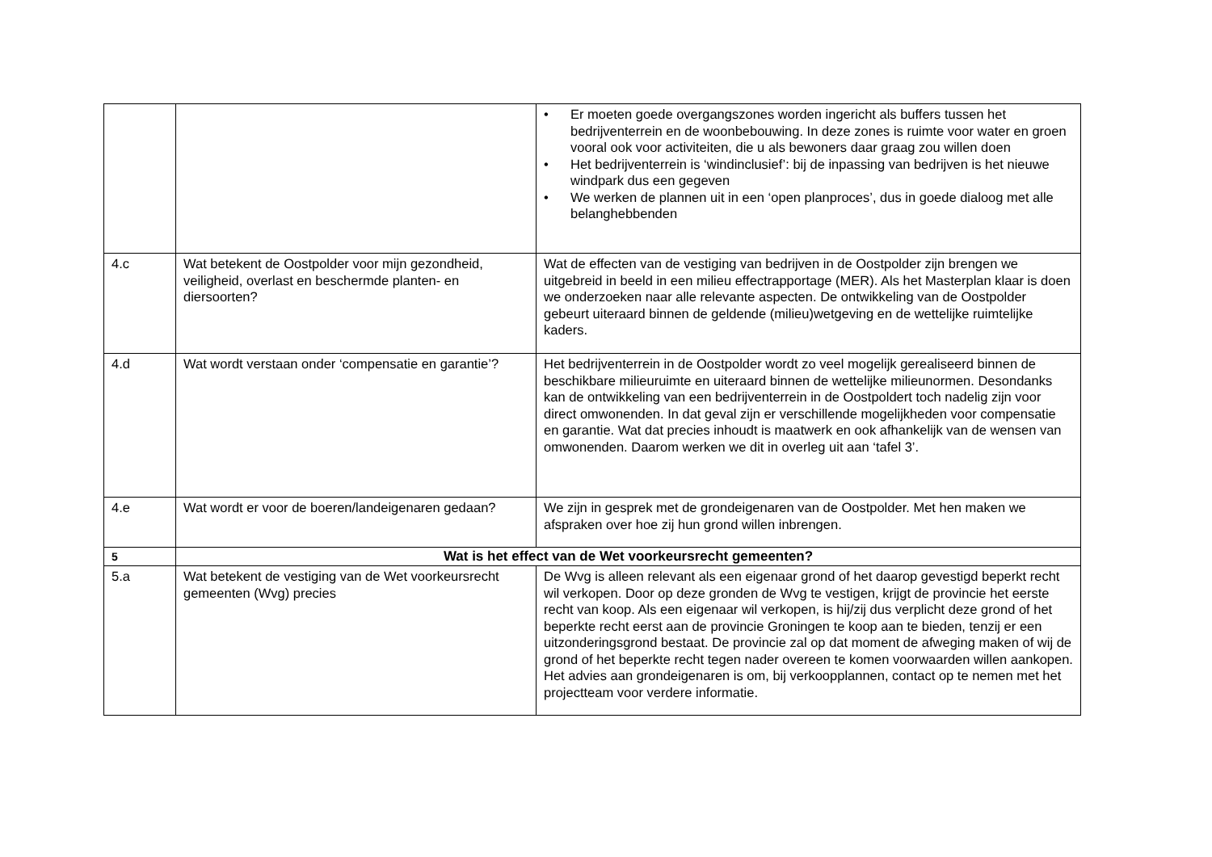| | | • Er moeten goede overgangszones worden ingericht als buffers tussen het bedrijventerrein en de woonbebouwing. In deze zones is ruimte voor water en groen vooral ook voor activiteiten, die u als bewoners daar graag zou willen doen • Het bedrijventerrein is ‘windinclusief’: bij de inpassing van bedrijven is het nieuwe windpark dus een gegeven • We werken de plannen uit in een ‘open planproces’, dus in goede dialoog met alle belanghebbenden |
| 4.c | Wat betekent de Oostpolder voor mijn gezondheid, veiligheid, overlast en beschermde planten- en diersoorten? | Wat de effecten van de vestiging van bedrijven in de Oostpolder zijn brengen we uitgebreid in beeld in een milieu effectrapportage (MER). Als het Masterplan klaar is doen we onderzoeken naar alle relevante aspecten. De ontwikkeling van de Oostpolder gebeurt uiteraard binnen de geldende (milieu)wetgeving en de wettelijke ruimtelijke kaders. |
| 4.d | Wat wordt verstaan onder ‘compensatie en garantie’? | Het bedrijventerrein in de Oostpolder wordt zo veel mogelijk gerealiseerd binnen de beschikbare milieuruimte en uiteraard binnen de wettelijke milieunormen. Desondanks kan de ontwikkeling van een bedrijventerrein in de Oostpoldert toch nadelig zijn voor direct omwonenden. In dat geval zijn er verschillende mogelijkheden voor compensatie en garantie. Wat dat precies inhoudt is maatwerk en ook afhankelijk van de wensen van omwonenden. Daarom werken we dit in overleg uit aan ‘tafel 3’. |
| 4.e | Wat wordt er voor de boeren/landeigenaren gedaan? | We zijn in gesprek met de grondeigenaren van de Oostpolder. Met hen maken we afspraken over hoe zij hun grond willen inbrengen. |
| 5 | Wat is het effect van de Wet voorkeursrecht gemeenten? | |
| 5.a | Wat betekent de vestiging van de Wet voorkeursrecht gemeenten (Wvg) precies | De Wvg is alleen relevant als een eigenaar grond of het daarop gevestigd beperkt recht wil verkopen. Door op deze gronden de Wvg te vestigen, krijgt de provincie het eerste recht van koop. Als een eigenaar wil verkopen, is hij/zij dus verplicht deze grond of het beperkte recht eerst aan de provincie Groningen te koop aan te bieden, tenzij er een uitzonderingsgrond bestaat. De provincie zal op dat moment de afweging maken of wij de grond of het beperkte recht tegen nader overeen te komen voorwaarden willen aankopen. Het advies aan grondeigenaren is om, bij verkoopplannen, contact op te nemen met het projectteam voor verdere informatie. |